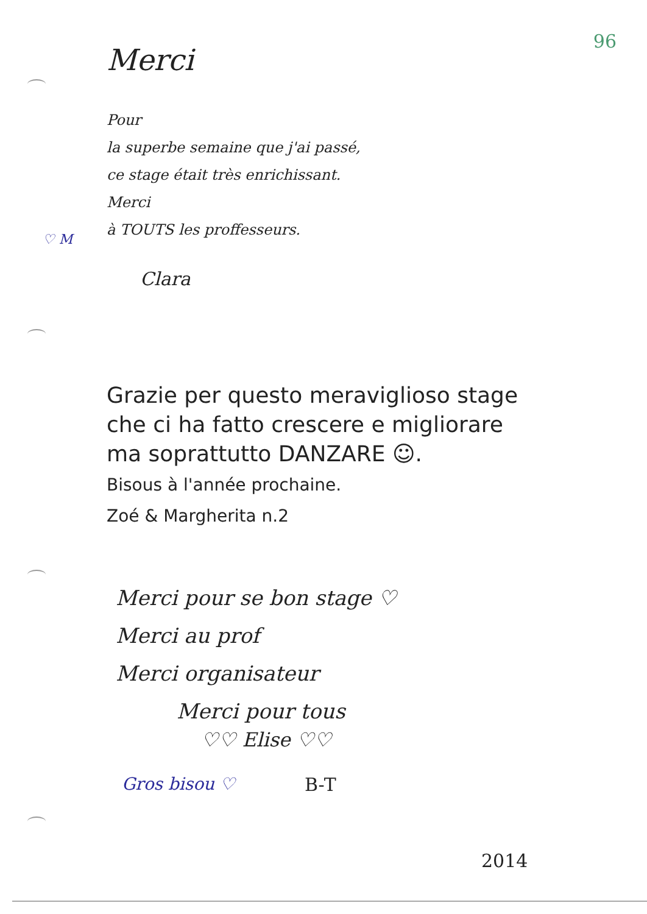96
Merci
Pour
la superbe semaine que j'ai passé,
ce stage était très enrichissant.
Merci
à TOUTS les proffesseurs.
♡ M
Clara
Grazie per questo meraviglioso stage
che ci ha fatto crescere e migliorare
ma soprattutto DANZARE ☺.
Bisous à l'année prochaine.
Zoé & Margherita n.2
Merci pour se bon stage ♡
Merci au prof
Merci organisateur
Merci pour tous
♡♡ Elise ♡♡
Gros bisou ♡ B-T
2014